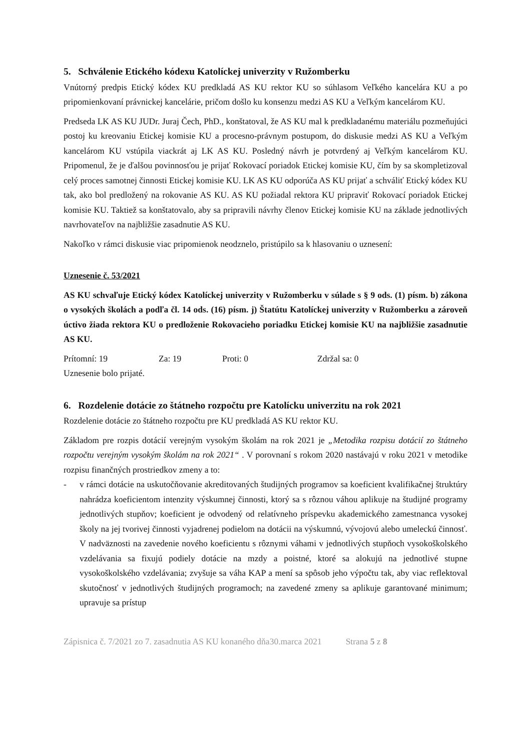5. Schválenie Etického kódexu Katolíckej univerzity v Ružomberku
Vnútorný predpis Etický kódex KU predkladá AS KU rektor KU so súhlasom Veľkého kancelára KU a po pripomienkovaní právnickej kancelárie, pričom došlo ku konsenzu medzi AS KU a Veľkým kancelárom KU.
Predseda LK AS KU JUDr. Juraj Čech, PhD., konštatoval, že AS KU mal k predkladanému materiálu pozmeňujúci postoj ku kreovaniu Etickej komisie KU a procesno-právnym postupom, do diskusie medzi AS KU a Veľkým kancelárom KU vstúpila viackrát aj LK AS KU. Posledný návrh je potvrdený aj Veľkým kancelárom KU. Pripomenul, že je ďalšou povinnosťou je prijať Rokovací poriadok Etickej komisie KU, čím by sa skompletizoval celý proces samotnej činnosti Etickej komisie KU. LK AS KU odporúča AS KU prijať a schváliť Etický kódex KU tak, ako bol predložený na rokovanie AS KU. AS KU požiadal rektora KU pripraviť Rokovací poriadok Etickej komisie KU. Taktiež sa konštatovalo, aby sa pripravili návrhy členov Etickej komisie KU na základe jednotlivých navrhovateľov na najbližšie zasadnutie AS KU.
Nakoľko v rámci diskusie viac pripomienok neodznelo, pristúpilo sa k hlasovaniu o uznesení:
Uznesenie č. 53/2021
AS KU schvaľuje Etický kódex Katolíckej univerzity v Ružomberku v súlade s § 9 ods. (1) písm. b) zákona o vysokých školách a podľa čl. 14 ods. (16) písm. j) Štatútu Katolíckej univerzity v Ružomberku a zároveň úctivo žiada rektora KU o predloženie Rokovacieho poriadku Etickej komisie KU na najbližšie zasadnutie AS KU.
Prítomní: 19 Za: 19 Proti: 0 Zdržal sa: 0
Uznesenie bolo prijaté.
6. Rozdelenie dotácie zo štátneho rozpočtu pre Katolícku univerzitu na rok 2021
Rozdelenie dotácie zo štátneho rozpočtu pre KU predkladá AS KU rektor KU.
Základom pre rozpis dotácií verejným vysokým školám na rok 2021 je „Metodika rozpisu dotácií zo štátneho rozpočtu verejným vysokým školám na rok 2021“ . V porovnaní s rokom 2020 nastávajú v roku 2021 v metodike rozpisu finančných prostriedkov zmeny a to:
- v rámci dotácie na uskutočňovanie akreditovaných študijných programov sa koeficient kvalifikačnej štruktúry nahrádza koeficientom intenzity výskumnej činnosti, ktorý sa s rôznou váhou aplikuje na študijné programy jednotlivých stupňov; koeficient je odvodený od relatívneho príspevku akademického zamestnanca vysokej školy na jej tvorivej činnosti vyjadrenej podielom na dotácii na výskumnú, vývojovú alebo umeleckú činnosť. V nadväznosti na zavedenie nového koeficientu s rôznymi váhami v jednotlivých stupňoch vysokoškolského vzdelávania sa fixujú podiely dotácie na mzdy a poistné, ktoré sa alokujú na jednotlivé stupne vysokoškolského vzdelávania; zvyšuje sa váha KAP a mení sa spôsob jeho výpočtu tak, aby viac reflektoval skutočnosť v jednotlivých študijných programoch; na zavedené zmeny sa aplikuje garantované minimum; upravuje sa prístup
Zápisnica č. 7/2021 zo 7. zasadnutia AS KU konaného dňa30.marca 2021 Strana 5 z 8